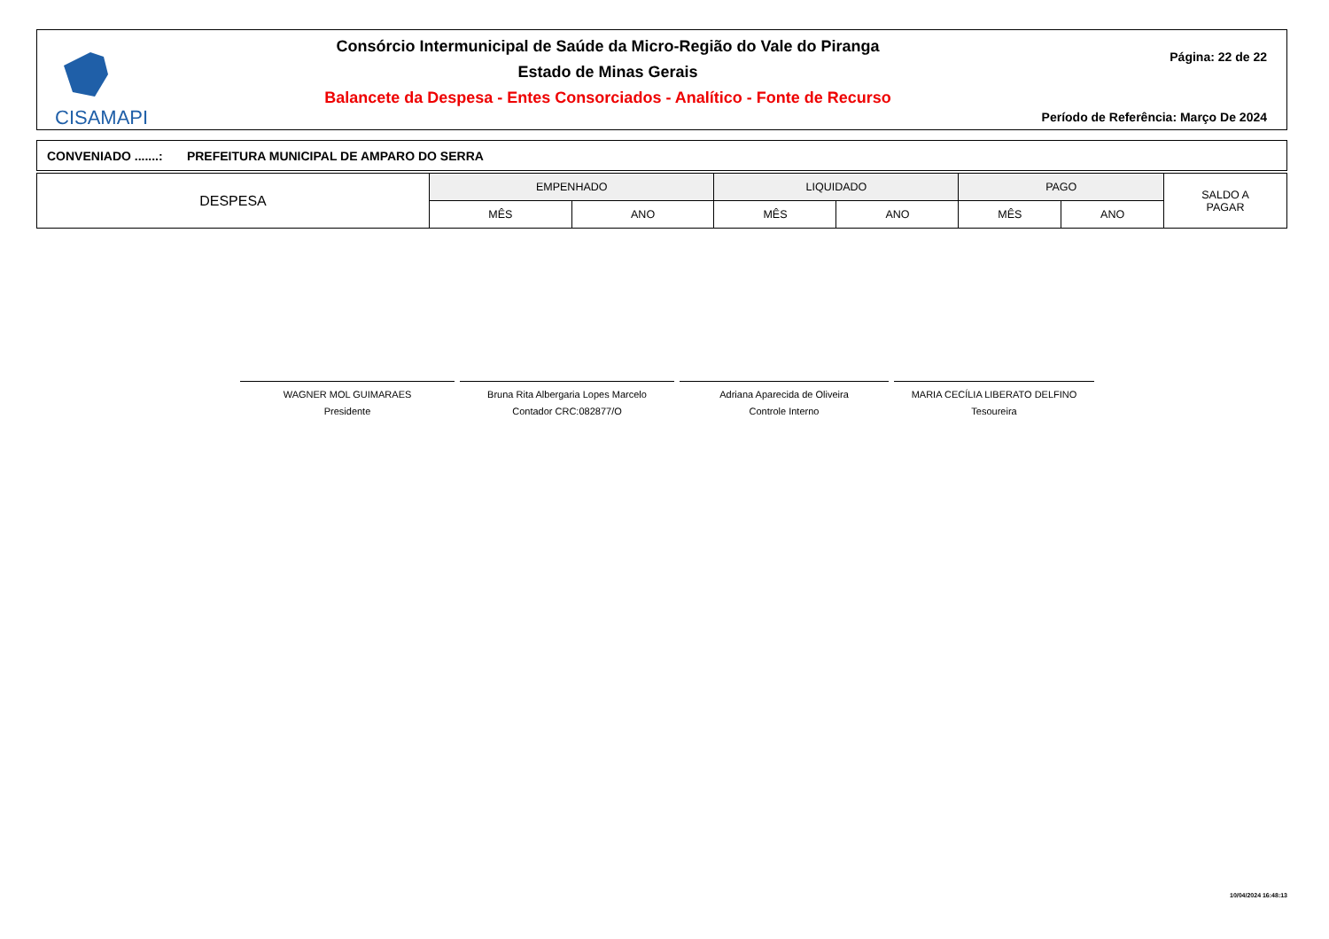CISAMAPI
Consórcio Intermunicipal de Saúde da Micro-Região do Vale do Piranga
Estado de Minas Gerais
Balancete da Despesa - Entes Consorciados - Analítico - Fonte de Recurso
Página: 22 de 22
Período de Referência: Março De 2024
CONVENIADO .......: PREFEITURA MUNICIPAL DE AMPARO DO SERRA
| DESPESA | EMPENHADO | | LIQUIDADO | | PAGO | | SALDO A PAGAR |
| --- | --- | --- | --- | --- | --- | --- | --- |
| | MÊS | ANO | MÊS | ANO | MÊS | ANO | |
WAGNER MOL GUIMARAES
Presidente
Bruna Rita Albergaria Lopes Marcelo
Contador CRC:082877/O
Adriana Aparecida de Oliveira
Controle Interno
MARIA CECÍLIA LIBERATO DELFINO
Tesoureira
10/04/2024 16:48:13